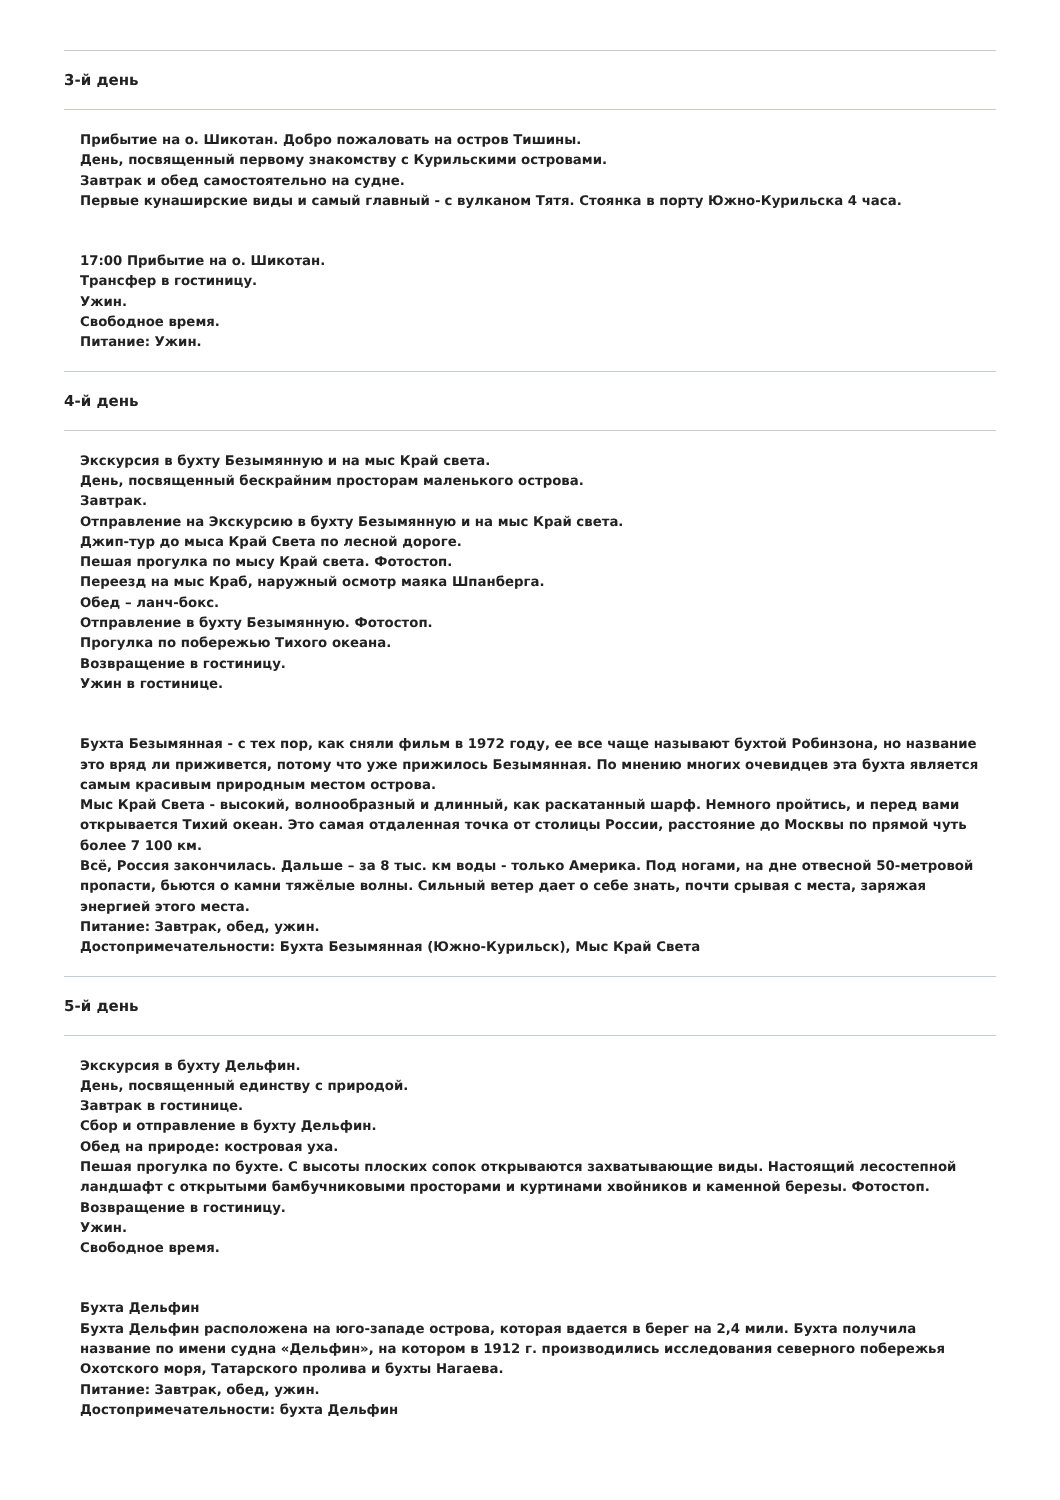3-й день
Прибытие на о. Шикотан. Добро пожаловать на остров Тишины.
День, посвященный первому знакомству с Курильскими островами.
Завтрак и обед самостоятельно на судне.
Первые кунаширские виды и самый главный - с вулканом Тятя. Стоянка в порту Южно-Курильска 4 часа.
17:00 Прибытие на о. Шикотан.
Трансфер в гостиницу.
Ужин.
Свободное время.
Питание: Ужин.
4-й день
Экскурсия в бухту Безымянную и на мыс Край света.
День, посвященный бескрайним просторам маленького острова.
Завтрак.
Отправление на Экскурсию в бухту Безымянную и на мыс Край света.
Джип-тур до мыса Край Света по лесной дороге.
Пешая прогулка по мысу Край света. Фотостоп.
Переезд на мыс Краб, наружный осмотр маяка Шпанберга.
Обед – ланч-бокс.
Отправление в бухту Безымянную. Фотостоп.
Прогулка по побережью Тихого океана.
Возвращение в гостиницу.
Ужин в гостинице.
Бухта Безымянная - с тех пор, как сняли фильм в 1972 году, ее все чаще называют бухтой Робинзона, но название это вряд ли приживется, потому что уже прижилось Безымянная. По мнению многих очевидцев эта бухта является самым красивым природным местом острова.
Мыс Край Света - высокий, волнообразный и длинный, как раскатанный шарф. Немного пройтись, и перед вами открывается Тихий океан. Это самая отдаленная точка от столицы России, расстояние до Москвы по прямой чуть более 7 100 км.
Всё, Россия закончилась. Дальше – за 8 тыс. км воды - только Америка. Под ногами, на дне отвесной 50-метровой пропасти, бьются о камни тяжёлые волны. Сильный ветер дает о себе знать, почти срывая с места, заряжая энергией этого места.
Питание: Завтрак, обед, ужин.
Достопримечательности: Бухта Безымянная (Южно-Курильск), Мыс Край Света
5-й день
Экскурсия в бухту Дельфин.
День, посвященный единству с природой.
Завтрак в гостинице.
Сбор и отправление в бухту Дельфин.
Обед на природе: костровая уха.
Пешая прогулка по бухте. С высоты плоских сопок открываются захватывающие виды. Настоящий лесостепной ландшафт с открытыми бамбучниковыми просторами и куртинами хвойников и каменной березы. Фотостоп.
Возвращение в гостиницу.
Ужин.
Свободное время.
Бухта Дельфин
Бухта Дельфин расположена на юго-западе острова, которая вдается в берег на 2,4 мили. Бухта получила название по имени судна «Дельфин», на котором в 1912 г. производились исследования северного побережья Охотского моря, Татарского пролива и бухты Нагаева.
Питание: Завтрак, обед, ужин.
Достопримечательности: бухта Дельфин